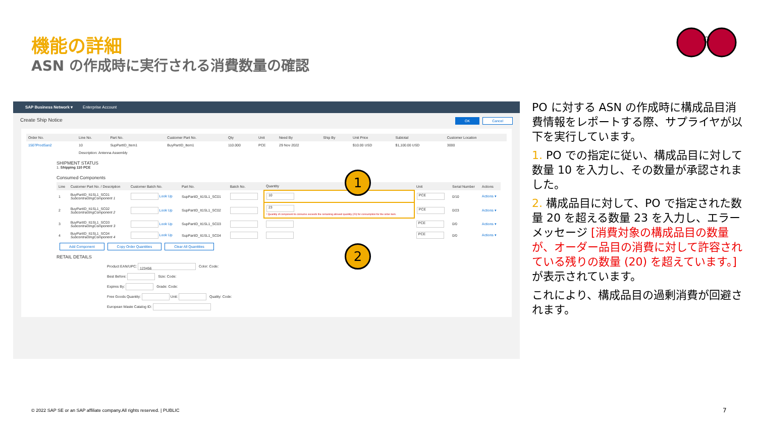機能の詳細
ASN の作成時に実行される消費数量の確認
SAP Business Network ▾ Enterprise Account
Create Ship Notice OK Cancel
| Order No. | Line No. | Part No. | Customer Part No. | Qty | Unit | Need By | Ship By | Unit Price | Subtotal | Customer Location |
| --- | --- | --- | --- | --- | --- | --- | --- | --- | --- | --- |
| 1507ProdSan2 | 10 | SupPartID_Item1 | BuyPartID_Item1 | 110.000 | PCE | 29 Nov 2022 | | $10.00 USD | $1,100.00 USD | 3000 |
| | Description: Antenna Assembly | | | | | | | | | |
SHIPMENT STATUS
1. Shipping 110 PCE
Consumed Components
| Line | Customer Part No. / Description | Customer Batch No. | Part No. | Batch No. | Quantity | Unit | Serial Number | Actions |
| --- | --- | --- | --- | --- | --- | --- | --- | --- |
| 1 | BuyPartID_It1SL1_SC01 SubcontractingComponent 1 | Look Up | SupPartID_It1SL1_SC01 | | 10 | PCE | 0/10 | Actions ▾ |
| 2 | BuyPartID_It1SL1_SC02 SubcontractingComponent 2 | Look Up | SupPartID_It1SL1_SC02 | | 23 ! Quantity of component to consume exceeds the remaining allowed quantity (20) for consumption for the order item. | PCE | 0/23 | Actions ▾ |
| 3 | BuyPartID_It1SL1_SC03 SubcontractingComponent 3 | Look Up | SupPartID_It1SL1_SC03 | | | PCE | 0/0 | Actions ▾ |
| 4 | BuyPartID_It1SL1_SC04 SubcontractingComponent 4 | Look Up | SupPartID_It1SL1_SC04 | | | PCE | 0/0 | Actions ▾ |
Add Component Copy Order Quantities Clear All Quantities
RETAIL DETAILS
Product EAN/UPC: 123456 Color: Code:
Best Before: Size: Code:
Expires By: Grade: Code:
Free Goods Quantity: Unit: Quality: Code:
European Waste Catalog ID:
1
2
PO に対する ASN の作成時に構成品目消費情報をレポートする際、サプライヤが以下を実行しています。
1. PO での指定に従い、構成品目に対して数量 10 を入力し、その数量が承認されました。
2. 構成品目に対して、PO で指定された数量 20 を超える数量 23 を入力し、エラーメッセージ [消費対象の構成品目の数量が、オーダー品目の消費に対して許容されている残りの数量 (20) を超えています。] が表示されています。
これにより、構成品目の過剰消費が回避されます。
© 2022 SAP SE or an SAP affiliate company.All rights reserved. | PUBLIC
7